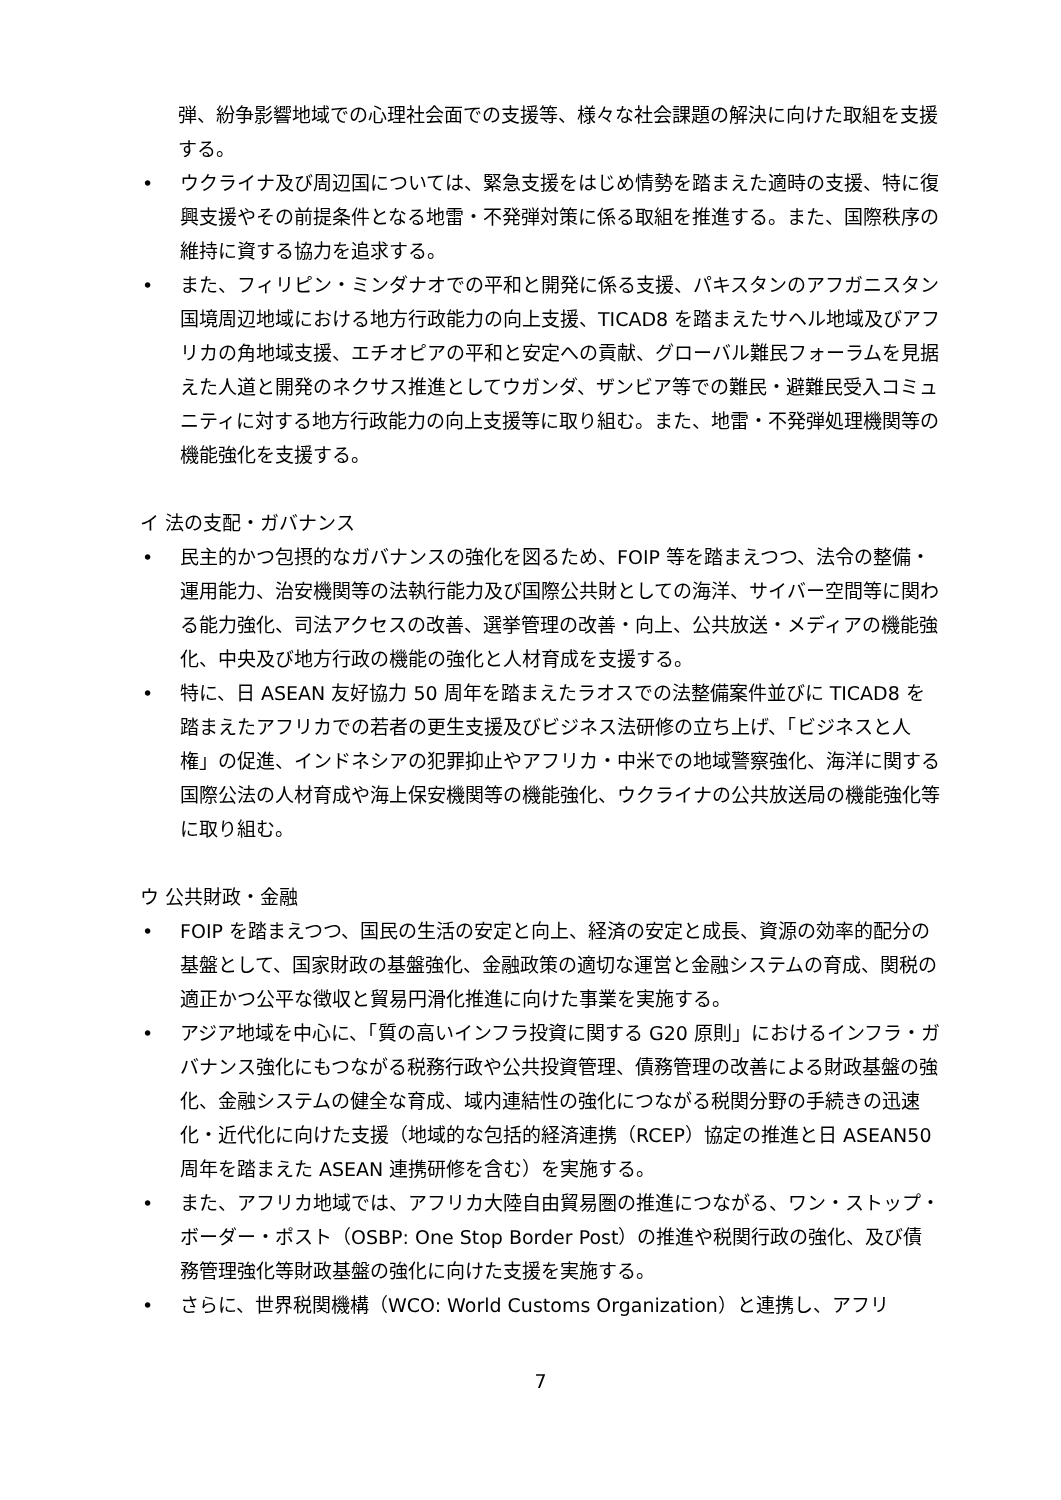弾、紛争影響地域での心理社会面での支援等、様々な社会課題の解決に向けた取組を支援する。
• ウクライナ及び周辺国については、緊急支援をはじめ情勢を踏まえた適時の支援、特に復興支援やその前提条件となる地雷・不発弾対策に係る取組を推進する。また、国際秩序の維持に資する協力を追求する。
• また、フィリピン・ミンダナオでの平和と開発に係る支援、パキスタンのアフガニスタン国境周辺地域における地方行政能力の向上支援、TICAD8 を踏まえたサヘル地域及びアフリカの角地域支援、エチオピアの平和と安定への貢献、グローバル難民フォーラムを見据えた人道と開発のネクサス推進としてウガンダ、ザンビア等での難民・避難民受入コミュニティに対する地方行政能力の向上支援等に取り組む。また、地雷・不発弾処理機関等の機能強化を支援する。
イ 法の支配・ガバナンス
• 民主的かつ包摂的なガバナンスの強化を図るため、FOIP 等を踏まえつつ、法令の整備・運用能力、治安機関等の法執行能力及び国際公共財としての海洋、サイバー空間等に関わる能力強化、司法アクセスの改善、選挙管理の改善・向上、公共放送・メディアの機能強化、中央及び地方行政の機能の強化と人材育成を支援する。
• 特に、日 ASEAN 友好協力 50 周年を踏まえたラオスでの法整備案件並びに TICAD8 を踏まえたアフリカでの若者の更生支援及びビジネス法研修の立ち上げ、「ビジネスと人権」の促進、インドネシアの犯罪抑止やアフリカ・中米での地域警察強化、海洋に関する国際公法の人材育成や海上保安機関等の機能強化、ウクライナの公共放送局の機能強化等に取り組む。
ウ 公共財政・金融
• FOIP を踏まえつつ、国民の生活の安定と向上、経済の安定と成長、資源の効率的配分の基盤として、国家財政の基盤強化、金融政策の適切な運営と金融システムの育成、関税の適正かつ公平な徴収と貿易円滑化推進に向けた事業を実施する。
• アジア地域を中心に、「質の高いインフラ投資に関する G20 原則」におけるインフラ・ガバナンス強化にもつながる税務行政や公共投資管理、債務管理の改善による財政基盤の強化、金融システムの健全な育成、域内連結性の強化につながる税関分野の手続きの迅速化・近代化に向けた支援（地域的な包括的経済連携（RCEP）協定の推進と日 ASEAN50 周年を踏まえた ASEAN 連携研修を含む）を実施する。
• また、アフリカ地域では、アフリカ大陸自由貿易圏の推進につながる、ワン・ストップ・ボーダー・ポスト（OSBP: One Stop Border Post）の推進や税関行政の強化、及び債務管理強化等財政基盤の強化に向けた支援を実施する。
• さらに、世界税関機構（WCO: World Customs Organization）と連携し、アフリ
7